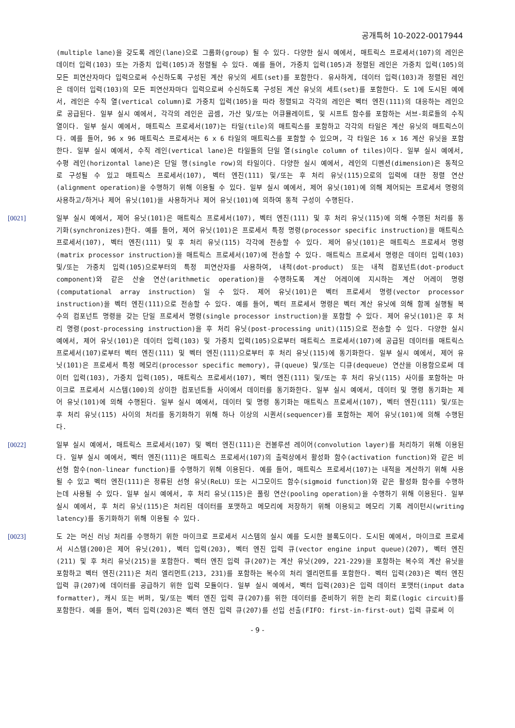공개특허 10-2022-0017944
(multiple lane)을 갖도록 레인(lane)으로 그룹화(group) 될 수 있다. 다양한 실시 예에서, 매트릭스 프로세서(107)의 레인은 데이터 입력(103) 또는 가중치 입력(105)과 정렬될 수 있다. 예를 들어, 가중치 입력(105)과 정렬된 레인은 가중치 입력(105)의 모든 피연산자마다 입력으로써 수신하도록 구성된 계산 유닛의 세트(set)를 포함한다. 유사하게, 데이터 입력(103)과 정렬된 레인은 데이터 입력(103)의 모든 피연산자마다 입력으로써 수신하도록 구성된 계산 유닛의 세트(set)를 포함한다. 도 1에 도시된 예에서, 레인은 수직 열(vertical column)로 가중치 입력(105)을 따라 정렬되고 각각의 레인은 벡터 엔진(111)의 대응하는 레인으로 공급된다. 일부 실시 예에서, 각각의 레인은 곱셈, 가산 및/또는 어큐뮬레이트, 및 시프트 함수를 포함하는 서브-회로들의 수직 열이다. 일부 실시 예에서, 매트릭스 프로세서(107)는 타일(tile)의 매트릭스를 포함하고 각각의 타일은 계산 유닛의 매트릭스이다. 예를 들어, 96 x 96 매트릭스 프로세서는 6 x 6 타일의 매트릭스를 포함할 수 있으며, 각 타일은 16 x 16 계산 유닛을 포함한다. 일부 실시 예에서, 수직 레인(vertical lane)은 타일들의 단일 열(single column of tiles)이다. 일부 실시 예에서, 수평 레인(horizontal lane)은 단일 행(single row)의 타일이다. 다양한 실시 예에서, 레인의 디멘션(dimension)은 동적으로 구성될 수 있고 매트릭스 프로세서(107), 벡터 엔진(111) 및/또는 후 처리 유닛(115)으로의 입력에 대한 정렬 연산(alignment operation)을 수행하기 위해 이용될 수 있다. 일부 실시 예에서, 제어 유닛(101)에 의해 제어되는 프로세서 명령의 사용하고/하거나 제어 유닛(101)을 사용하거나 제어 유닛(101)에 의하여 동적 구성이 수행된다.
[0021] 일부 실시 예에서, 제어 유닛(101)은 매트릭스 프로세서(107), 벡터 엔진(111) 및 후 처리 유닛(115)에 의해 수행된 처리를 동기화(synchronizes)한다. 예를 들어, 제어 유닛(101)은 프로세서 특정 명령(processor specific instruction)을 매트릭스 프로세서(107), 벡터 엔진(111) 및 후 처리 유닛(115) 각각에 전송할 수 있다. 제어 유닛(101)은 매트릭스 프로세서 명령(matrix processor instruction)을 매트릭스 프로세서(107)에 전송할 수 있다. 매트릭스 프로세서 명령은 데이터 입력(103) 및/또는 가중치 입력(105)으로부터의 특정 피연산자를 사용하여, 내적(dot-product) 또는 내적 컴포넌트(dot-product component)와 같은 산술 연산(arithmetic operation)을 수행하도록 계산 어레이에 지시하는 계산 어레이 명령(computational array instruction) 일 수 있다. 제어 유닛(101)은 벡터 프로세서 명령(vector processor instruction)을 벡터 엔진(111)으로 전송할 수 있다. 예를 들어, 벡터 프로세서 명령은 벡터 계산 유닛에 의해 함께 실행될 복수의 컴포넌트 명령을 갖는 단일 프로세서 명령(single processor instruction)을 포함할 수 있다. 제어 유닛(101)은 후 처리 명령(post-processing instruction)을 후 처리 유닛(post-processing unit)(115)으로 전송할 수 있다. 다양한 실시 예에서, 제어 유닛(101)은 데이터 입력(103) 및 가중치 입력(105)으로부터 매트릭스 프로세서(107)에 공급된 데이터를 매트릭스 프로세서(107)로부터 벡터 엔진(111) 및 벡터 엔진(111)으로부터 후 처리 유닛(115)에 동기화한다. 일부 실시 예에서, 제어 유닛(101)은 프로세서 특정 메모리(processor specific memory), 큐(queue) 및/또는 디큐(dequeue) 연산을 이용함으로써 데이터 입력(103), 가중치 입력(105), 매트릭스 프로세서(107), 벡터 엔진(111) 및/또는 후 처리 유닛(115) 사이를 포함하는 마이크로 프로세서 시스템(100)의 상이한 컴포넌트들 사이에서 데이터를 동기화한다. 일부 실시 예에서, 데이터 및 명령 동기화는 제어 유닛(101)에 의해 수행된다. 일부 실시 예에서, 데이터 및 명령 동기화는 매트릭스 프로세서(107), 벡터 엔진(111) 및/또는 후 처리 유닛(115) 사이의 처리를 동기화하기 위해 하나 이상의 시퀀서(sequencer)를 포함하는 제어 유닛(101)에 의해 수행된다.
[0022] 일부 실시 예에서, 매트릭스 프로세서(107) 및 벡터 엔진(111)은 컨볼루션 레이어(convolution layer)를 처리하기 위해 이용된다. 일부 실시 예에서, 벡터 엔진(111)은 매트릭스 프로세서(107)의 출력상에서 활성화 함수(activation function)와 같은 비선형 함수(non-linear function)를 수행하기 위해 이용된다. 예를 들어, 매트릭스 프로세서(107)는 내적을 계산하기 위해 사용될 수 있고 벡터 엔진(111)은 정류된 선형 유닛(ReLU) 또는 시그모이드 함수(sigmoid function)와 같은 활성화 함수를 수행하는데 사용될 수 있다. 일부 실시 예에서, 후 처리 유닛(115)은 풀링 연산(pooling operation)을 수행하기 위해 이용된다. 일부 실시 예에서, 후 처리 유닛(115)은 처리된 데이터를 포맷하고 메모리에 저장하기 위해 이용되고 메모리 기록 레이턴시(writing latency)를 동기화하기 위해 이용될 수 있다.
[0023] 도 2는 머신 러닝 처리를 수행하기 위한 마이크로 프로세서 시스템의 실시 예를 도시한 블록도이다. 도시된 예에서, 마이크로 프로세서 시스템(200)은 제어 유닛(201), 벡터 입력(203), 벡터 엔진 입력 큐(vector engine input queue)(207), 벡터 엔진(211) 및 후 처리 유닛(215)을 포함한다. 벡터 엔진 입력 큐(207)는 계산 유닛(209, 221-229)을 포함하는 복수의 계산 유닛을 포함하고 벡터 엔진(211)은 처리 엘리먼트(213, 231)를 포함하는 복수의 처리 엘리먼트를 포함한다. 벡터 입력(203)은 벡터 엔진 입력 큐(207)에 데이터를 공급하기 위한 입력 모듈이다. 일부 실시 예에서, 벡터 입력(203)은 입력 데이터 포맷터(input data formatter), 캐시 또는 버퍼, 및/또는 벡터 엔진 입력 큐(207)를 위한 데이터를 준비하기 위한 논리 회로(logic circuit)를 포함한다. 예를 들어, 벡터 입력(203)은 벡터 엔진 입력 큐(207)를 선입 선출(FIFO: first-in-first-out) 입력 큐로써 이
- 9 -